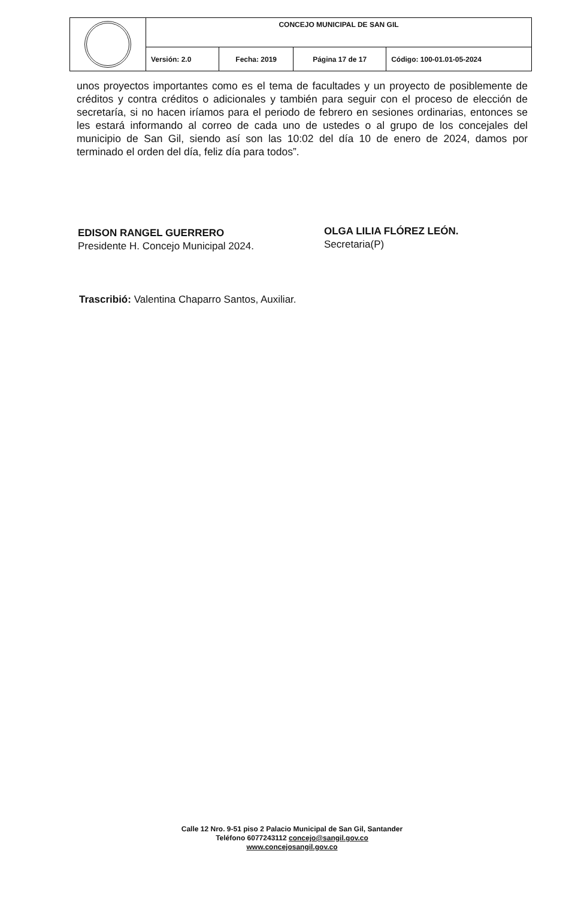| | CONCEJO MUNICIPAL DE SAN GIL | | | |
| | Versión: 2.0 | Fecha: 2019 | Página 17 de 17 | Código: 100-01.01-05-2024 |
unos proyectos importantes como es el tema de facultades y un proyecto de posiblemente de créditos y contra créditos o adicionales y también para seguir con el proceso de elección de secretaría, si no hacen iríamos para el periodo de febrero en sesiones ordinarias, entonces se les estará informando al correo de cada uno de ustedes o al grupo de los concejales del municipio de San Gil, siendo así son las 10:02 del día 10 de enero de 2024, damos por terminado el orden del día, feliz día para todos”.
EDISON RANGEL GUERRERO
Presidente H. Concejo Municipal 2024.
OLGA LILIA FLÓREZ LEÓN.
Secretaria(P)
Trascribió: Valentina Chaparro Santos, Auxiliar.
Calle 12 Nro. 9-51 piso 2 Palacio Municipal de San Gil, Santander
Teléfono 6077243112 concejo@sangil.gov.co
www.concejosangil.gov.co